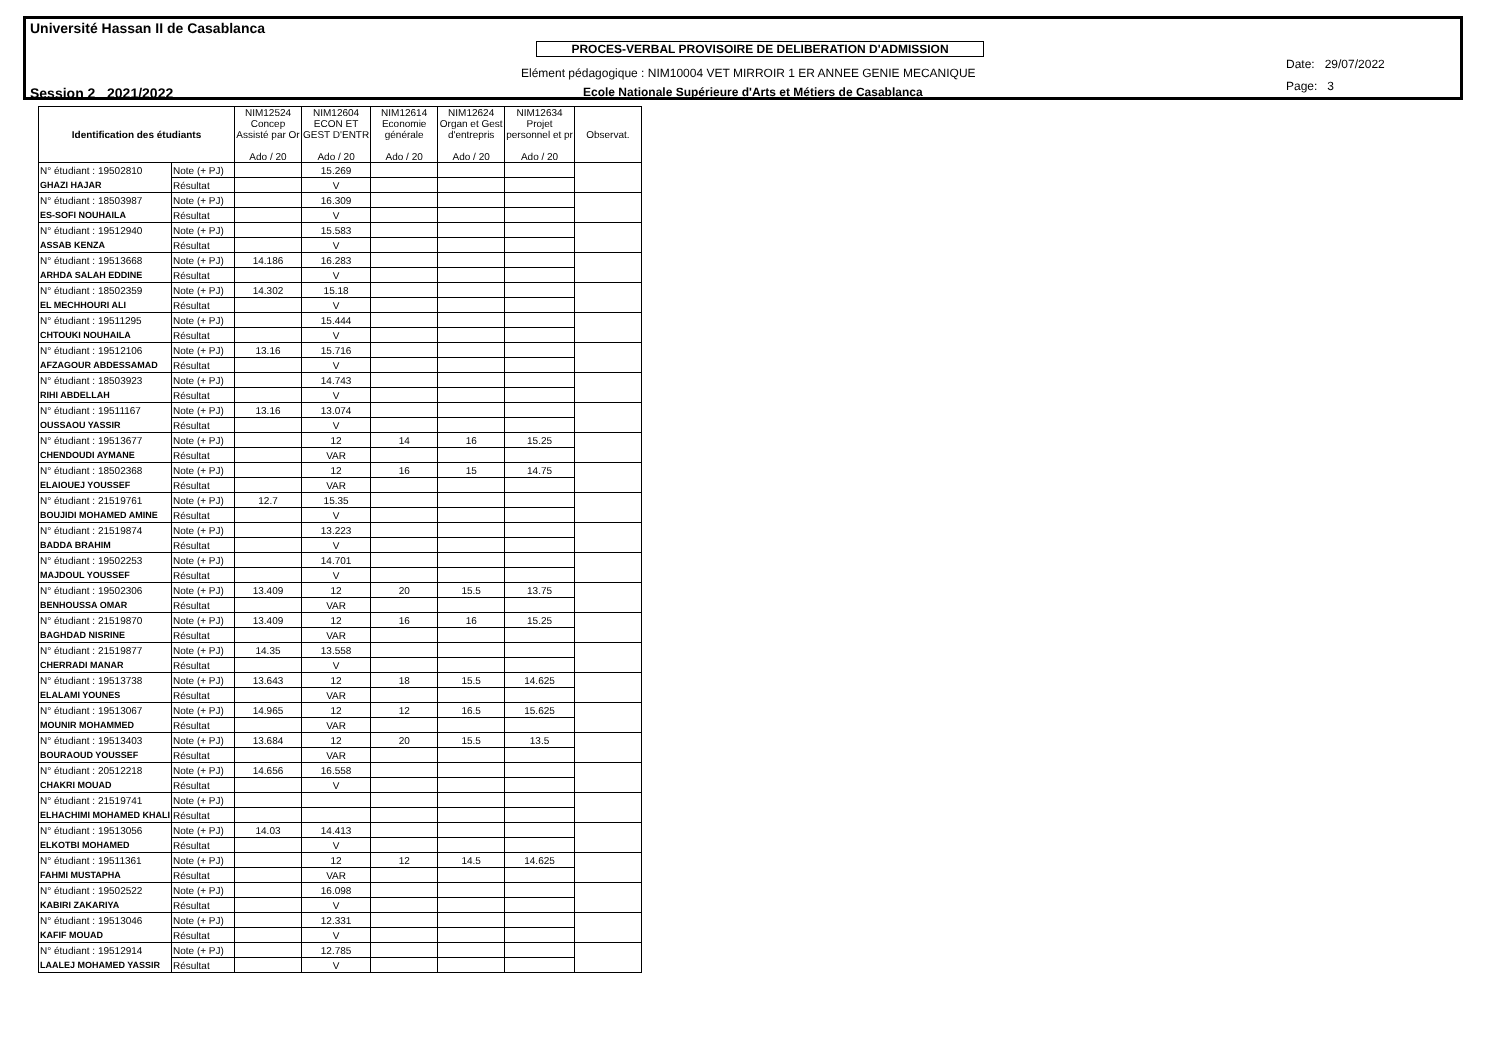Université Hassan II de Casablanca
PROCES-VERBAL PROVISOIRE DE DELIBERATION D'ADMISSION
Elément pédagogique : NIM10004 VET MIRROIR 1 ER ANNEE GENIE MECANIQUE
Ecole Nationale Supérieure d'Arts et Métiers de Casablanca
Session 2 2021/2022
Date: 29/07/2022
Page: 3
| Identification des étudiants | | NIM12524 Concep Assisté par Or Ado / 20 | NIM12604 ECON ET GEST D'ENTR Ado / 20 | NIM12614 Economie générale Ado / 20 | NIM12624 Organ et Gest d'entrepris Ado / 20 | NIM12634 Projet personnel et pr Ado / 20 | Observat. |
| --- | --- | --- | --- | --- | --- | --- | --- |
| N° étudiant : 19502810 | Note (+ PJ) | | 15.269 | | | | |
| GHAZI HAJAR | Résultat | | V | | | | |
| N° étudiant : 18503987 | Note (+ PJ) | | 16.309 | | | | |
| ES-SOFI NOUHAILA | Résultat | | V | | | | |
| N° étudiant : 19512940 | Note (+ PJ) | | 15.583 | | | | |
| ASSAB KENZA | Résultat | | V | | | | |
| N° étudiant : 19513668 | Note (+ PJ) | 14.186 | 16.283 | | | | |
| ARHDA SALAH EDDINE | Résultat | | V | | | | |
| N° étudiant : 18502359 | Note (+ PJ) | 14.302 | 15.18 | | | | |
| EL MECHHOURI ALI | Résultat | | V | | | | |
| N° étudiant : 19511295 | Note (+ PJ) | | 15.444 | | | | |
| CHTOUKI NOUHAILA | Résultat | | V | | | | |
| N° étudiant : 19512106 | Note (+ PJ) | 13.16 | 15.716 | | | | |
| AFZAGOUR ABDESSAMAD | Résultat | | V | | | | |
| N° étudiant : 18503923 | Note (+ PJ) | | 14.743 | | | | |
| RIHI ABDELLAH | Résultat | | V | | | | |
| N° étudiant : 19511167 | Note (+ PJ) | 13.16 | 13.074 | | | | |
| OUSSAOU YASSIR | Résultat | | V | | | | |
| N° étudiant : 19513677 | Note (+ PJ) | | 12 | 14 | 16 | 15.25 | |
| CHENDOUDI AYMANE | Résultat | | VAR | | | | |
| N° étudiant : 18502368 | Note (+ PJ) | | 12 | 16 | 15 | 14.75 | |
| ELAIOUEJ YOUSSEF | Résultat | | VAR | | | | |
| N° étudiant : 21519761 | Note (+ PJ) | 12.7 | 15.35 | | | | |
| BOUJIDI MOHAMED AMINE | Résultat | | V | | | | |
| N° étudiant : 21519874 | Note (+ PJ) | | 13.223 | | | | |
| BADDA BRAHIM | Résultat | | V | | | | |
| N° étudiant : 19502253 | Note (+ PJ) | | 14.701 | | | | |
| MAJDOUL YOUSSEF | Résultat | | V | | | | |
| N° étudiant : 19502306 | Note (+ PJ) | 13.409 | 12 | 20 | 15.5 | 13.75 | |
| BENHOUSSA OMAR | Résultat | | VAR | | | | |
| N° étudiant : 21519870 | Note (+ PJ) | 13.409 | 12 | 16 | 16 | 15.25 | |
| BAGHDAD NISRINE | Résultat | | VAR | | | | |
| N° étudiant : 21519877 | Note (+ PJ) | 14.35 | 13.558 | | | | |
| CHERRADI MANAR | Résultat | | V | | | | |
| N° étudiant : 19513738 | Note (+ PJ) | 13.643 | 12 | 18 | 15.5 | 14.625 | |
| ELALAMI YOUNES | Résultat | | VAR | | | | |
| N° étudiant : 19513067 | Note (+ PJ) | 14.965 | 12 | 12 | 16.5 | 15.625 | |
| MOUNIR MOHAMMED | Résultat | | VAR | | | | |
| N° étudiant : 19513403 | Note (+ PJ) | 13.684 | 12 | 20 | 15.5 | 13.5 | |
| BOURAOUD YOUSSEF | Résultat | | VAR | | | | |
| N° étudiant : 20512218 | Note (+ PJ) | 14.656 | 16.558 | | | | |
| CHAKRI MOUAD | Résultat | | V | | | | |
| N° étudiant : 21519741 | Note (+ PJ) | | | | | | |
| ELHACHIMI MOHAMED KHALI | Résultat | | | | | | |
| N° étudiant : 19513056 | Note (+ PJ) | 14.03 | 14.413 | | | | |
| ELKOTBI MOHAMED | Résultat | | V | | | | |
| N° étudiant : 19511361 | Note (+ PJ) | | 12 | 12 | 14.5 | 14.625 | |
| FAHMI MUSTAPHA | Résultat | | VAR | | | | |
| N° étudiant : 19502522 | Note (+ PJ) | | 16.098 | | | | |
| KABIRI ZAKARIYA | Résultat | | V | | | | |
| N° étudiant : 19513046 | Note (+ PJ) | | 12.331 | | | | |
| KAFIF MOUAD | Résultat | | V | | | | |
| N° étudiant : 19512914 | Note (+ PJ) | | 12.785 | | | | |
| LAALEJ MOHAMED YASSIR | Résultat | | V | | | | |